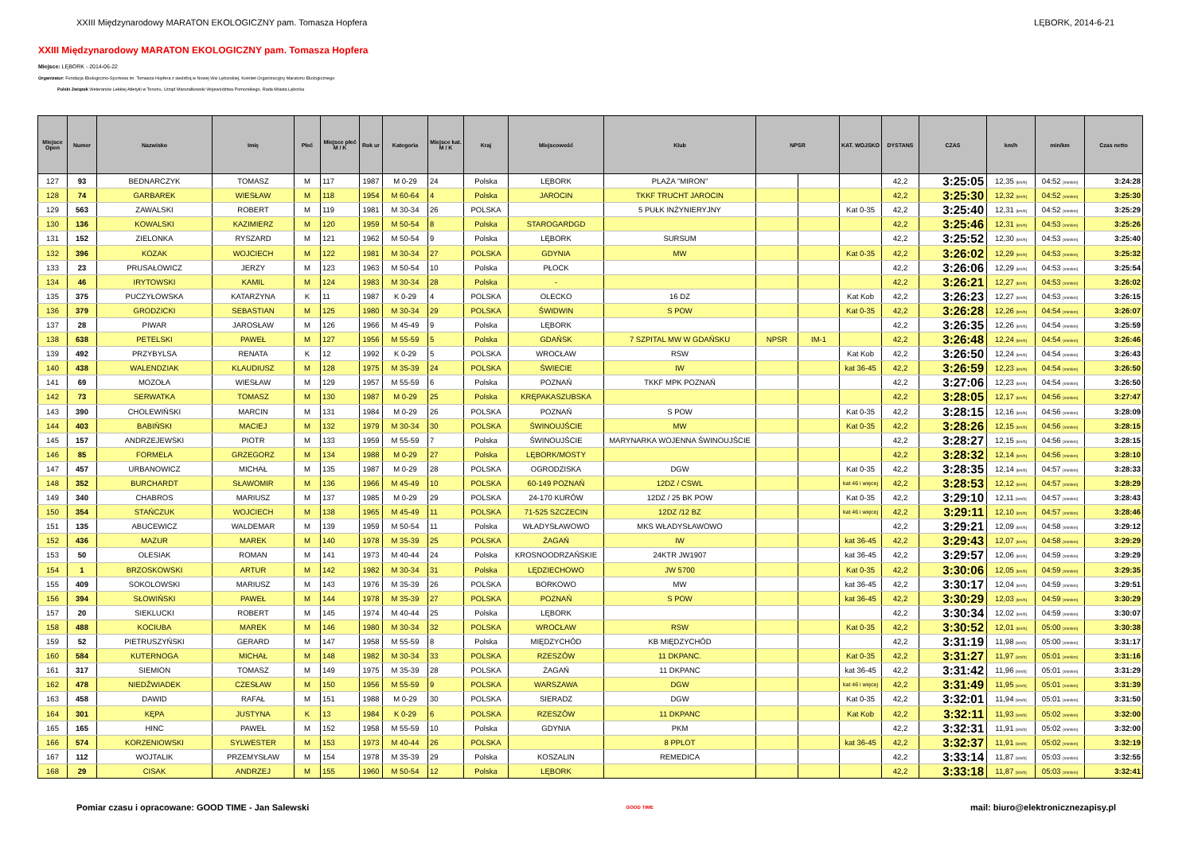XXIII Międzynarodowy MARATON EKOLOGICZNY pam. Tomasza Hopfera LĘBORK, 2014-6-21
XXIII Międzynarodowy MARATON EKOLOGICZNY pam. Tomasza Hopfera
Miejsce: LĘBORK - 2014-06-22
Organizator: Fundacja Ekologiczno-Sportowa im. Tomasza Hopfera z siedzibą w Nowej Wsi Lęborskiej, Komitet Organizacyjny Maratonu Ekologicznego
Polski Związek Weteranów Lekkiej Atletyki w Toruniu, Urząd Marszałkowski Województwa Pomorskiego, Rada Miasta Lęborka
| Miejsce Open | Numer | Nazwisko | Imię | Płeć | Miejsce płeć M / K | Rok ur | Kategoria | Miejsce kat. M / K | Kraj | Miejscowość | Klub | NPSR | | KAT. WOJSKO | DYSTANS | CZAS | km/h | min/km | Czas netto |
| --- | --- | --- | --- | --- | --- | --- | --- | --- | --- | --- | --- | --- | --- | --- | --- | --- | --- | --- | --- |
| 127 | 93 | BEDNARCZYK | TOMASZ | M | 117 | 1987 | M 0-29 | 24 | Polska | LĘBORK | PLAŻA "MIRON" | | | | 42,2 | 3:25:05 | 12,35 [km/h] | 04:52 [min/km] | 3:24:28 |
| 128 | 74 | GARBAREK | WIESŁAW | M | 118 | 1954 | M 60-64 | 4 | Polska | JAROCIN | TKKF TRUCHT JAROCIN | | | | 42,2 | 3:25:30 | 12,32 [km/h] | 04:52 [min/km] | 3:25:30 |
| 129 | 563 | ZAWALSKI | ROBERT | M | 119 | 1981 | M 30-34 | 26 | POLSKA | | 5 PUŁK INŻYNIERYJNY | | | Kat 0-35 | 42,2 | 3:25:40 | 12,31 [km/h] | 04:52 [min/km] | 3:25:29 |
| 130 | 136 | KOWALSKI | KAZIMIERZ | M | 120 | 1959 | M 50-54 | 8 | Polska | STAROGARDGD | | | | | 42,2 | 3:25:46 | 12,31 [km/h] | 04:53 [min/km] | 3:25:26 |
| 131 | 152 | ZIELONKA | RYSZARD | M | 121 | 1962 | M 50-54 | 9 | Polska | LĘBORK | SURSUM | | | | 42,2 | 3:25:52 | 12,30 [km/h] | 04:53 [min/km] | 3:25:40 |
| 132 | 396 | KOZAK | WOJCIECH | M | 122 | 1981 | M 30-34 | 27 | POLSKA | GDYNIA | MW | | | Kat 0-35 | 42,2 | 3:26:02 | 12,29 [km/h] | 04:53 [min/km] | 3:25:32 |
| 133 | 23 | PRUSAŁOWICZ | JERZY | M | 123 | 1963 | M 50-54 | 10 | Polska | PŁOCK | | | | | 42,2 | 3:26:06 | 12,29 [km/h] | 04:53 [min/km] | 3:25:54 |
| 134 | 46 | IRYTOWSKI | KAMIL | M | 124 | 1983 | M 30-34 | 28 | Polska | - | | | | | 42,2 | 3:26:21 | 12,27 [km/h] | 04:53 [min/km] | 3:26:02 |
| 135 | 375 | PUCZYŁOWSKA | KATARZYNA | K | 11 | 1987 | K 0-29 | 4 | POLSKA | OLECKO | 16 DZ | | | Kat Kob | 42,2 | 3:26:23 | 12,27 [km/h] | 04:53 [min/km] | 3:26:15 |
| 136 | 379 | GRODZICKI | SEBASTIAN | M | 125 | 1980 | M 30-34 | 29 | POLSKA | ŚWIDWIN | S POW | | | Kat 0-35 | 42,2 | 3:26:28 | 12,26 [km/h] | 04:54 [min/km] | 3:26:07 |
| 137 | 28 | PIWAR | JAROSŁAW | M | 126 | 1966 | M 45-49 | 9 | Polska | LĘBORK | | | | | 42,2 | 3:26:35 | 12,26 [km/h] | 04:54 [min/km] | 3:25:59 |
| 138 | 638 | PETELSKI | PAWEŁ | M | 127 | 1956 | M 55-59 | 5 | Polska | GDAŃSK | 7 SZPITAL MW W GDAŃSKU | NPSR | IM-1 | | 42,2 | 3:26:48 | 12,24 [km/h] | 04:54 [min/km] | 3:26:46 |
| 139 | 492 | PRZYBYLSA | RENATA | K | 12 | 1992 | K 0-29 | 5 | POLSKA | WROCŁAW | RSW | | | Kat Kob | 42,2 | 3:26:50 | 12,24 [km/h] | 04:54 [min/km] | 3:26:43 |
| 140 | 438 | WALENDZIAK | KLAUDIUSZ | M | 128 | 1975 | M 35-39 | 24 | POLSKA | ŚWIECIE | IW | | | kat 36-45 | 42,2 | 3:26:59 | 12,23 [km/h] | 04:54 [min/km] | 3:26:50 |
| 141 | 69 | MOZOŁA | WIESŁAW | M | 129 | 1957 | M 55-59 | 6 | Polska | POZNAŃ | TKKF MPK POZNAŃ | | | | 42,2 | 3:27:06 | 12,23 [km/h] | 04:54 [min/km] | 3:26:50 |
| 142 | 73 | SERWATKA | TOMASZ | M | 130 | 1987 | M 0-29 | 25 | Polska | KRĘPAKASZUBSKA | | | | | 42,2 | 3:28:05 | 12,17 [km/h] | 04:56 [min/km] | 3:27:47 |
| 143 | 390 | CHOLEWIŃSKI | MARCIN | M | 131 | 1984 | M 0-29 | 26 | POLSKA | POZNAŃ | S POW | | | Kat 0-35 | 42,2 | 3:28:15 | 12,16 [km/h] | 04:56 [min/km] | 3:28:09 |
| 144 | 403 | BABIŃSKI | MACIEJ | M | 132 | 1979 | M 30-34 | 30 | POLSKA | ŚWINOUJŚCIE | MW | | | Kat 0-35 | 42,2 | 3:28:26 | 12,15 [km/h] | 04:56 [min/km] | 3:28:15 |
| 145 | 157 | ANDRZEJEWSKI | PIOTR | M | 133 | 1959 | M 55-59 | 7 | Polska | ŚWINOUJŚCIE | MARYNARKA WOJENNA ŚWINOUJŚCIE | | | | 42,2 | 3:28:27 | 12,15 [km/h] | 04:56 [min/km] | 3:28:15 |
| 146 | 85 | FORMELA | GRZEGORZ | M | 134 | 1988 | M 0-29 | 27 | Polska | LĘBORK/MOSTY | | | | | 42,2 | 3:28:32 | 12,14 [km/h] | 04:56 [min/km] | 3:28:10 |
| 147 | 457 | URBANOWICZ | MICHAŁ | M | 135 | 1987 | M 0-29 | 28 | POLSKA | OGRODZISKA | DGW | | | Kat 0-35 | 42,2 | 3:28:35 | 12,14 [km/h] | 04:57 [min/km] | 3:28:33 |
| 148 | 352 | BURCHARDT | SŁAWOMIR | M | 136 | 1966 | M 45-49 | 10 | POLSKA | 60-149 POZNAŃ | 12DZ / CSWL | | | kat 46 i więcej | 42,2 | 3:28:53 | 12,12 [km/h] | 04:57 [min/km] | 3:28:29 |
| 149 | 340 | CHABROS | MARIUSZ | M | 137 | 1985 | M 0-29 | 29 | POLSKA | 24-170 KURÓW | 12DZ / 25 BK POW | | | Kat 0-35 | 42,2 | 3:29:10 | 12,11 [km/h] | 04:57 [min/km] | 3:28:43 |
| 150 | 354 | STAŃCZUK | WOJCIECH | M | 138 | 1965 | M 45-49 | 11 | POLSKA | 71-525 SZCZECIN | 12DZ /12 BZ | | | kat 46 i więcej | 42,2 | 3:29:11 | 12,10 [km/h] | 04:57 [min/km] | 3:28:46 |
| 151 | 135 | ABUCEWICZ | WALDEMAR | M | 139 | 1959 | M 50-54 | 11 | Polska | WŁADYSŁAWOWO | MKS WŁADYSŁAWOWO | | | | 42,2 | 3:29:21 | 12,09 [km/h] | 04:58 [min/km] | 3:29:12 |
| 152 | 436 | MAZUR | MAREK | M | 140 | 1978 | M 35-39 | 25 | POLSKA | ŻAGAŃ | IW | | | kat 36-45 | 42,2 | 3:29:43 | 12,07 [km/h] | 04:58 [min/km] | 3:29:29 |
| 153 | 50 | OLESIAK | ROMAN | M | 141 | 1973 | M 40-44 | 24 | Polska | KROSNOODRZAŃSKIE | 24KTR JW1907 | | | kat 36-45 | 42,2 | 3:29:57 | 12,06 [km/h] | 04:59 [min/km] | 3:29:29 |
| 154 | 1 | BRZOSKOWSKI | ARTUR | M | 142 | 1982 | M 30-34 | 31 | Polska | LĘDZIECHOWO | JW 5700 | | | Kat 0-35 | 42,2 | 3:30:06 | 12,05 [km/h] | 04:59 [min/km] | 3:29:35 |
| 155 | 409 | SOKOLOWSKI | MARIUSZ | M | 143 | 1976 | M 35-39 | 26 | POLSKA | BORKOWO | MW | | | kat 36-45 | 42,2 | 3:30:17 | 12,04 [km/h] | 04:59 [min/km] | 3:29:51 |
| 156 | 394 | SŁOWIŃSKI | PAWEŁ | M | 144 | 1978 | M 35-39 | 27 | POLSKA | POZNAŃ | S POW | | | kat 36-45 | 42,2 | 3:30:29 | 12,03 [km/h] | 04:59 [min/km] | 3:30:29 |
| 157 | 20 | SIEKLUCKI | ROBERT | M | 145 | 1974 | M 40-44 | 25 | Polska | LĘBORK | | | | | 42,2 | 3:30:34 | 12,02 [km/h] | 04:59 [min/km] | 3:30:07 |
| 158 | 488 | KOCIUBA | MAREK | M | 146 | 1980 | M 30-34 | 32 | POLSKA | WROCŁAW | RSW | | | Kat 0-35 | 42,2 | 3:30:52 | 12,01 [km/h] | 05:00 [min/km] | 3:30:38 |
| 159 | 52 | PIETRUSZYŃSKI | GERARD | M | 147 | 1958 | M 55-59 | 8 | Polska | MIĘDZYCHÓD | KB MIĘDZYCHÓD | | | | 42,2 | 3:31:19 | 11,98 [km/h] | 05:00 [min/km] | 3:31:17 |
| 160 | 584 | KUTERNOGA | MICHAŁ | M | 148 | 1982 | M 30-34 | 33 | POLSKA | RZESZÓW | 11 DKPANC. | | | Kat 0-35 | 42,2 | 3:31:27 | 11,97 [km/h] | 05:01 [min/km] | 3:31:16 |
| 161 | 317 | SIEMION | TOMASZ | M | 149 | 1975 | M 35-39 | 28 | POLSKA | ŻAGAŃ | 11 DKPANC | | | kat 36-45 | 42,2 | 3:31:42 | 11,96 [km/h] | 05:01 [min/km] | 3:31:29 |
| 162 | 478 | NIEDŹWIADEK | CZESŁAW | M | 150 | 1956 | M 55-59 | 9 | POLSKA | WARSZAWA | DGW | | | kat 46 i więcej | 42,2 | 3:31:49 | 11,95 [km/h] | 05:01 [min/km] | 3:31:39 |
| 163 | 458 | DAWID | RAFAŁ | M | 151 | 1988 | M 0-29 | 30 | POLSKA | SIERADZ | DGW | | | Kat 0-35 | 42,2 | 3:32:01 | 11,94 [km/h] | 05:01 [min/km] | 3:31:50 |
| 164 | 301 | KĘPA | JUSTYNA | K | 13 | 1984 | K 0-29 | 6 | POLSKA | RZESZÓW | 11 DKPANC | | | Kat Kob | 42,2 | 3:32:11 | 11,93 [km/h] | 05:02 [min/km] | 3:32:00 |
| 165 | 165 | HINC | PAWEŁ | M | 152 | 1958 | M 55-59 | 10 | Polska | GDYNIA | PKM | | | | 42,2 | 3:32:31 | 11,91 [km/h] | 05:02 [min/km] | 3:32:00 |
| 166 | 574 | KORZENIOWSKI | SYLWESTER | M | 153 | 1973 | M 40-44 | 26 | POLSKA | | 8 PPLOT | | | kat 36-45 | 42,2 | 3:32:37 | 11,91 [km/h] | 05:02 [min/km] | 3:32:19 |
| 167 | 112 | WOJTALIK | PRZEMYSŁAW | M | 154 | 1978 | M 35-39 | 29 | Polska | KOSZALIN | REMEDICA | | | | 42,2 | 3:33:14 | 11,87 [km/h] | 05:03 [min/km] | 3:32:55 |
| 168 | 29 | CISAK | ANDRZEJ | M | 155 | 1960 | M 50-54 | 12 | Polska | LĘBORK | | | | | 42,2 | 3:33:18 | 11,87 [km/h] | 05:03 [min/km] | 3:32:41 |
Pomiar czasu i opracowane: GOOD TIME - Jan Salewski GOOD TIME mail: biuro@elektronicznezapisy.pl